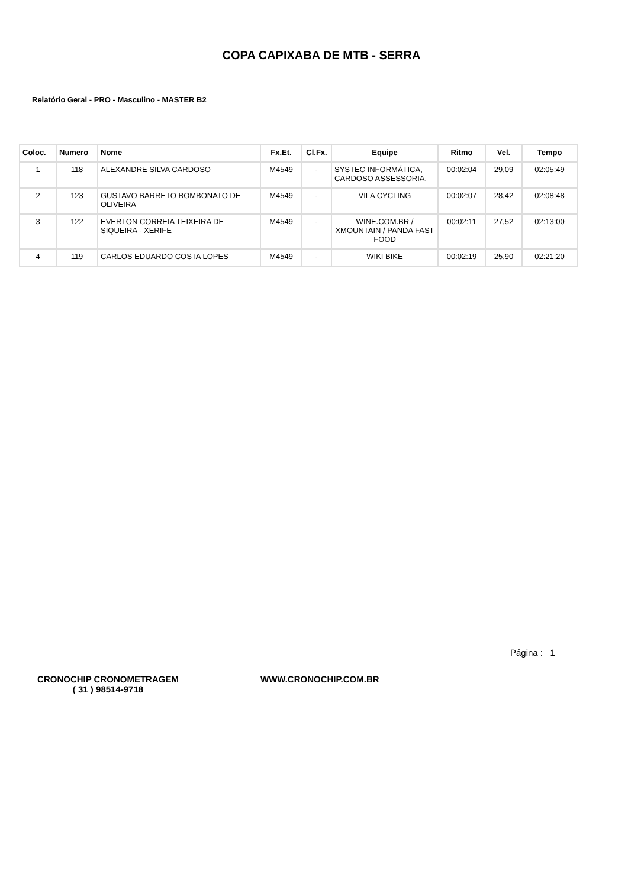COPA CAPIXABA DE MTB - SERRA
Relatório Geral - PRO - Masculino - MASTER B2
| Coloc. | Numero | Nome | Fx.Et. | Cl.Fx. | Equipe | Ritmo | Vel. | Tempo |
| --- | --- | --- | --- | --- | --- | --- | --- | --- |
| 1 | 118 | ALEXANDRE SILVA CARDOSO | M4549 | - | SYSTEC INFORMÁTICA, CARDOSO ASSESSORIA. | 00:02:04 | 29,09 | 02:05:49 |
| 2 | 123 | GUSTAVO BARRETO BOMBONATO DE OLIVEIRA | M4549 | - | VILA CYCLING | 00:02:07 | 28,42 | 02:08:48 |
| 3 | 122 | EVERTON CORREIA TEIXEIRA DE SIQUEIRA - XERIFE | M4549 | - | WINE.COM.BR / XMOUNTAIN / PANDA FAST FOOD | 00:02:11 | 27,52 | 02:13:00 |
| 4 | 119 | CARLOS EDUARDO COSTA LOPES | M4549 | - | WIKI BIKE | 00:02:19 | 25,90 | 02:21:20 |
Página : 1
CRONOCHIP CRONOMETRAGEM
( 31 ) 98514-9718
WWW.CRONOCHIP.COM.BR